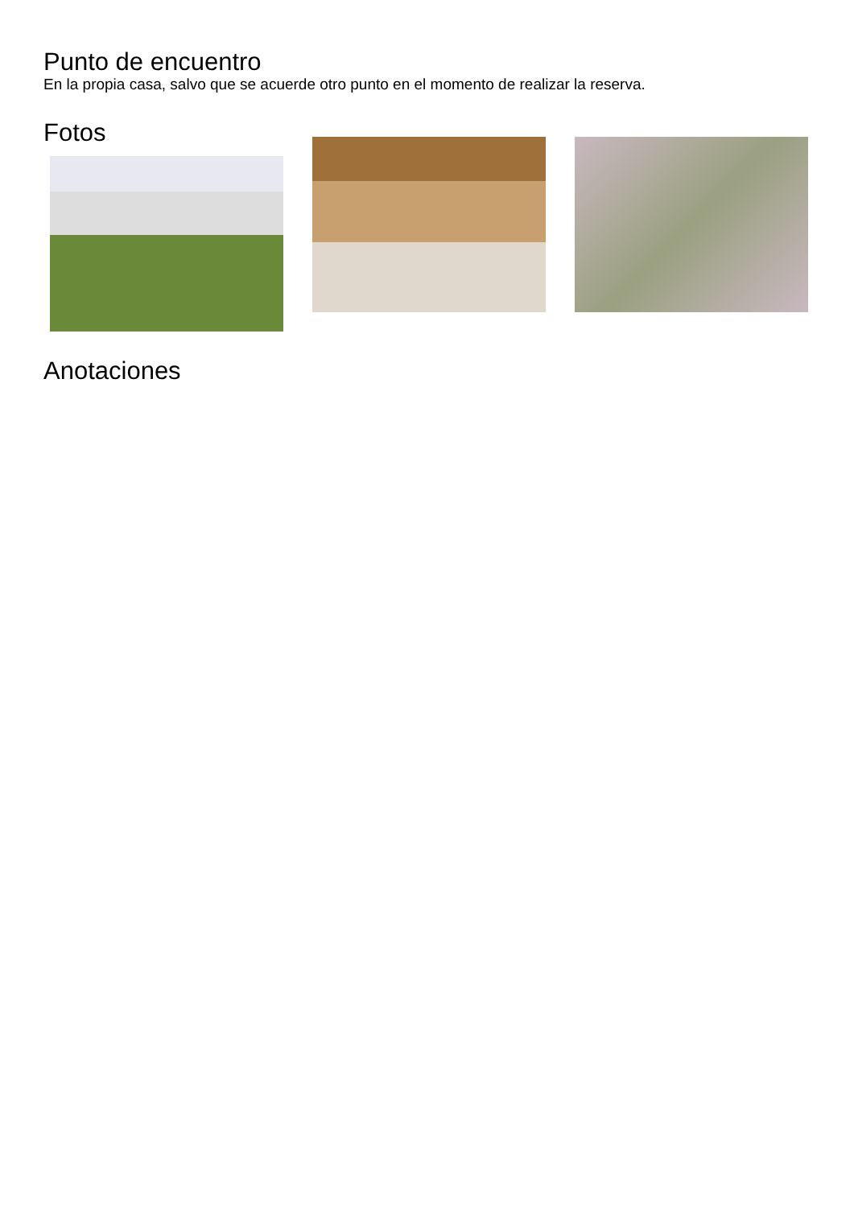Punto de encuentro
En la propia casa, salvo que se acuerde otro punto en el momento de realizar la reserva.
Fotos
Anotaciones